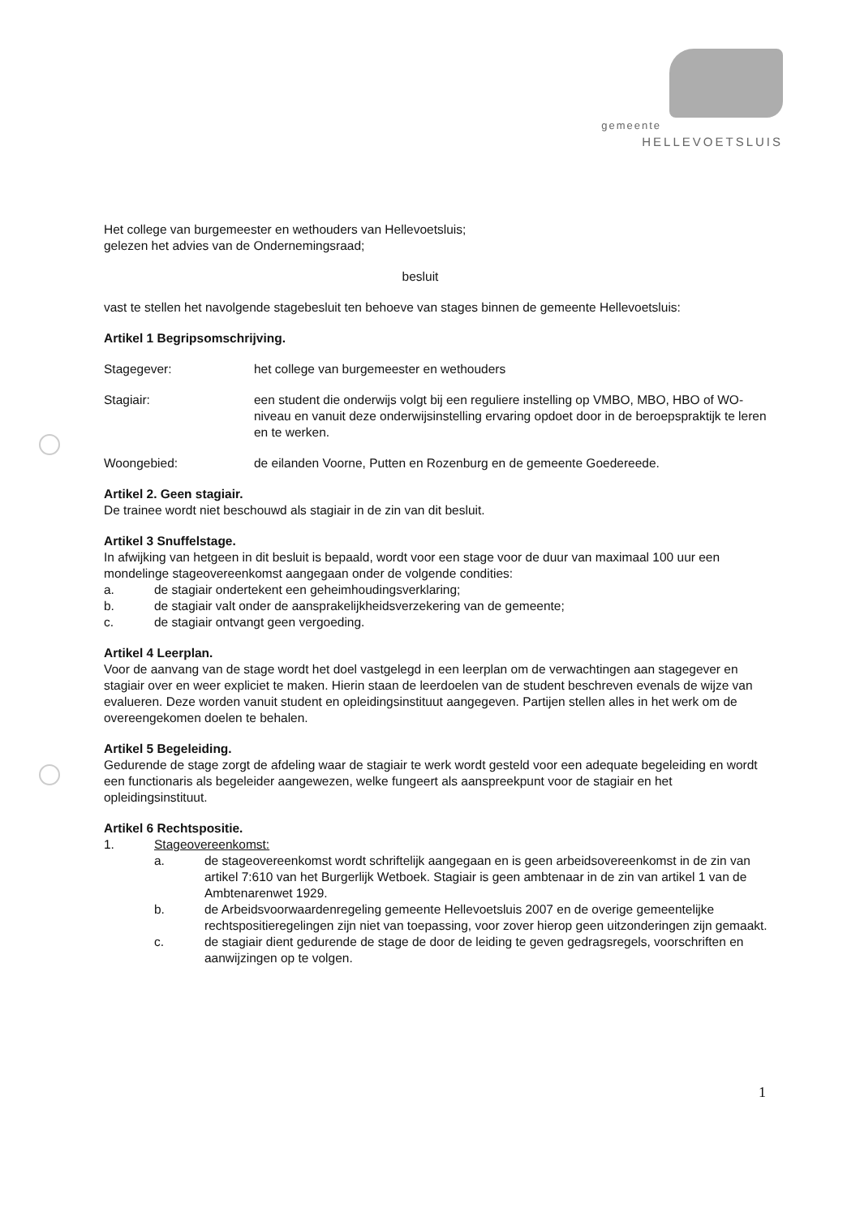gemeente
HELLEVOETSLUIS
Het college van burgemeester en wethouders van Hellevoetsluis;
gelezen het advies van de Ondernemingsraad;
besluit
vast te stellen het navolgende stagebesluit ten behoeve van stages binnen de gemeente Hellevoetsluis:
Artikel 1 Begripsomschrijving.
Stagegever: het college van burgemeester en wethouders
Stagiair: een student die onderwijs volgt bij een reguliere instelling op VMBO, MBO, HBO of WO-niveau en vanuit deze onderwijsinstelling ervaring opdoet door in de beroepspraktijk te leren en te werken.
Woongebied: de eilanden Voorne, Putten en Rozenburg en de gemeente Goedereede.
Artikel 2. Geen stagiair.
De trainee wordt niet beschouwd als stagiair in de zin van dit besluit.
Artikel 3 Snuffelstage.
In afwijking van hetgeen in dit besluit is bepaald, wordt voor een stage voor de duur van maximaal 100 uur een mondelinge stageovereenkomst aangegaan onder de volgende condities:
a. de stagiair ondertekent een geheimhoudingsverklaring;
b. de stagiair valt onder de aansprakelijkheidsverzekering van de gemeente;
c. de stagiair ontvangt geen vergoeding.
Artikel 4 Leerplan.
Voor de aanvang van de stage wordt het doel vastgelegd in een leerplan om de verwachtingen aan stagegever en stagiair over en weer expliciet te maken. Hierin staan de leerdoelen van de student beschreven evenals de wijze van evalueren. Deze worden vanuit student en opleidingsinstituut aangegeven. Partijen stellen alles in het werk om de overeengekomen doelen te behalen.
Artikel 5 Begeleiding.
Gedurende de stage zorgt de afdeling waar de stagiair te werk wordt gesteld voor een adequate begeleiding en wordt een functionaris als begeleider aangewezen, welke fungeert als aanspreekpunt voor de stagiair en het opleidingsinstituut.
Artikel 6 Rechtspositie.
1. Stageovereenkomst:
a. de stageovereenkomst wordt schriftelijk aangegaan en is geen arbeidsovereenkomst in de zin van artikel 7:610 van het Burgerlijk Wetboek. Stagiair is geen ambtenaar in de zin van artikel 1 van de Ambtenarenwet 1929.
b. de Arbeidsvoorwaardenregeling gemeente Hellevoetsluis 2007 en de overige gemeentelijke rechtspositieregelingen zijn niet van toepassing, voor zover hierop geen uitzonderingen zijn gemaakt.
c. de stagiair dient gedurende de stage de door de leiding te geven gedragsregels, voorschriften en aanwijzingen op te volgen.
1